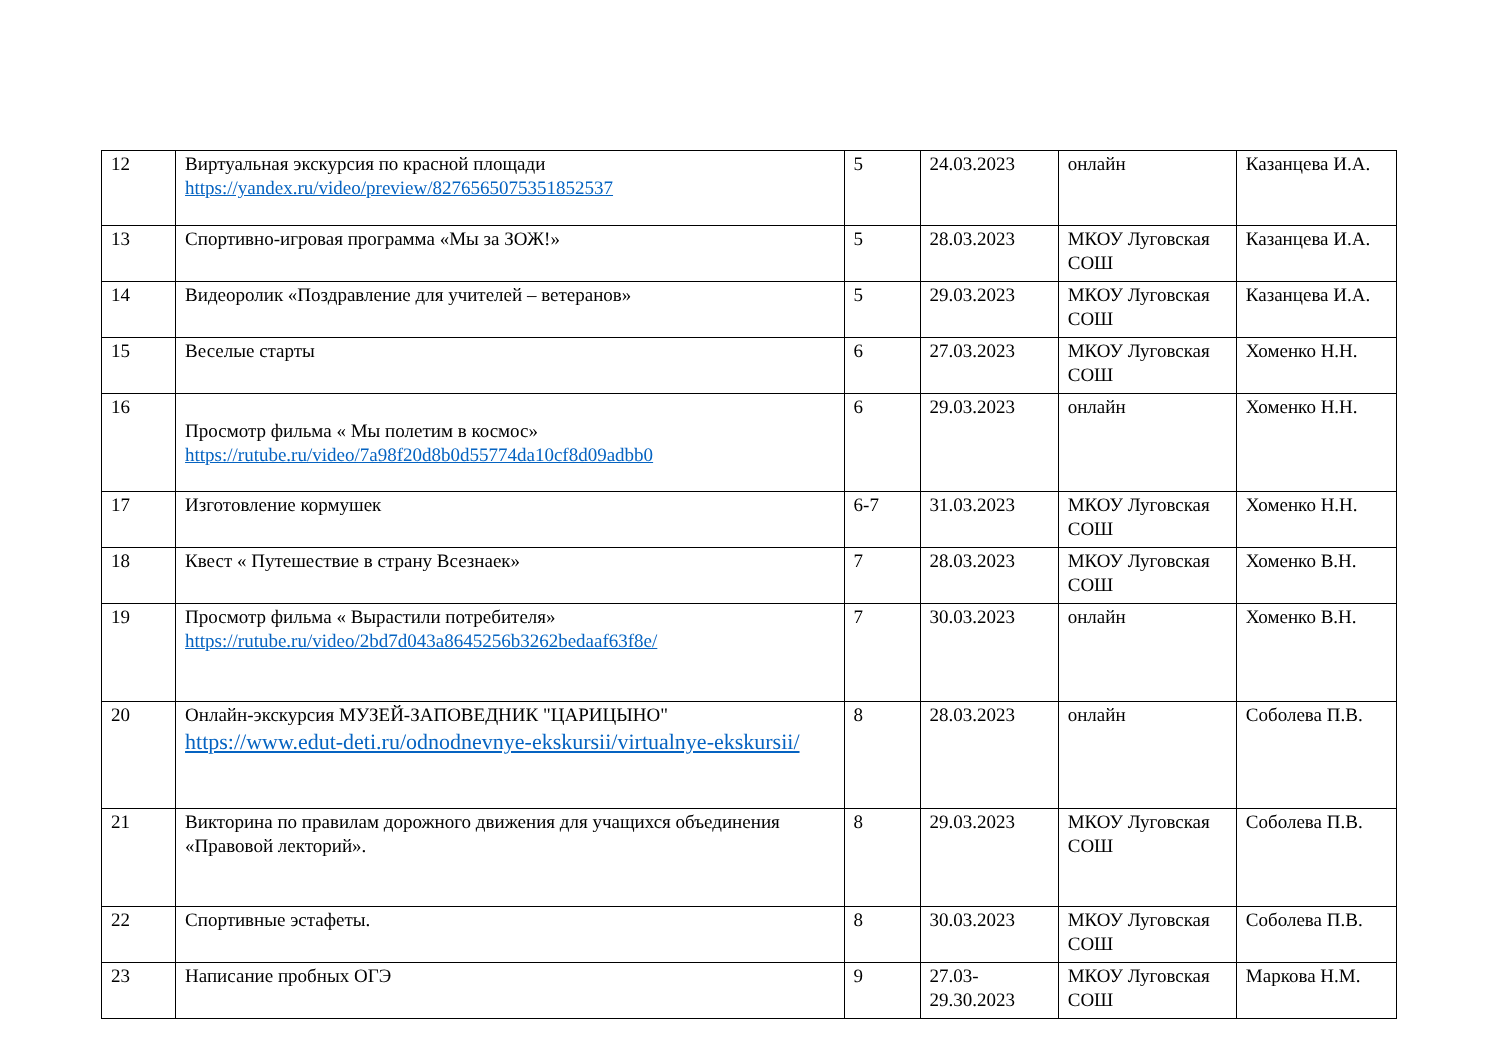| 12 | Виртуальная экскурсия по красной площади https://yandex.ru/video/preview/8276565075351852537 | 5 | 24.03.2023 | онлайн | Казанцева И.А. |
| 13 | Спортивно-игровая программа «Мы за ЗОЖ!» | 5 | 28.03.2023 | МКОУ Луговская СОШ | Казанцева И.А. |
| 14 | Видеоролик «Поздравление для учителей – ветеранов» | 5 | 29.03.2023 | МКОУ Луговская СОШ | Казанцева И.А. |
| 15 | Веселые старты | 6 | 27.03.2023 | МКОУ Луговская СОШ | Хоменко Н.Н. |
| 16 | Просмотр фильма « Мы полетим в космос» https://rutube.ru/video/7a98f20d8b0d55774da10cf8d09adbb0 | 6 | 29.03.2023 | онлайн | Хоменко Н.Н. |
| 17 | Изготовление кормушек | 6-7 | 31.03.2023 | МКОУ Луговская СОШ | Хоменко Н.Н. |
| 18 | Квест « Путешествие в страну Всезнаек» | 7 | 28.03.2023 | МКОУ Луговская СОШ | Хоменко В.Н. |
| 19 | Просмотр фильма « Вырастили потребителя» https://rutube.ru/video/2bd7d043a8645256b3262bedaaf63f8e/ | 7 | 30.03.2023 | онлайн | Хоменко В.Н. |
| 20 | Онлайн-экскурсия МУЗЕЙ-ЗАПОВЕДНИК "ЦАРИЦЫНО" https://www.edut-deti.ru/odnodnevnye-ekskursii/virtualnye-ekskursii/ | 8 | 28.03.2023 | онлайн | Соболева П.В. |
| 21 | Викторина по правилам дорожного движения для учащихся объединения «Правовой лекторий». | 8 | 29.03.2023 | МКОУ Луговская СОШ | Соболева П.В. |
| 22 | Спортивные эстафеты. | 8 | 30.03.2023 | МКОУ Луговская СОШ | Соболева П.В. |
| 23 | Написание пробных ОГЭ | 9 | 27.03-29.30.2023 | МКОУ Луговская СОШ | Маркова Н.М. |